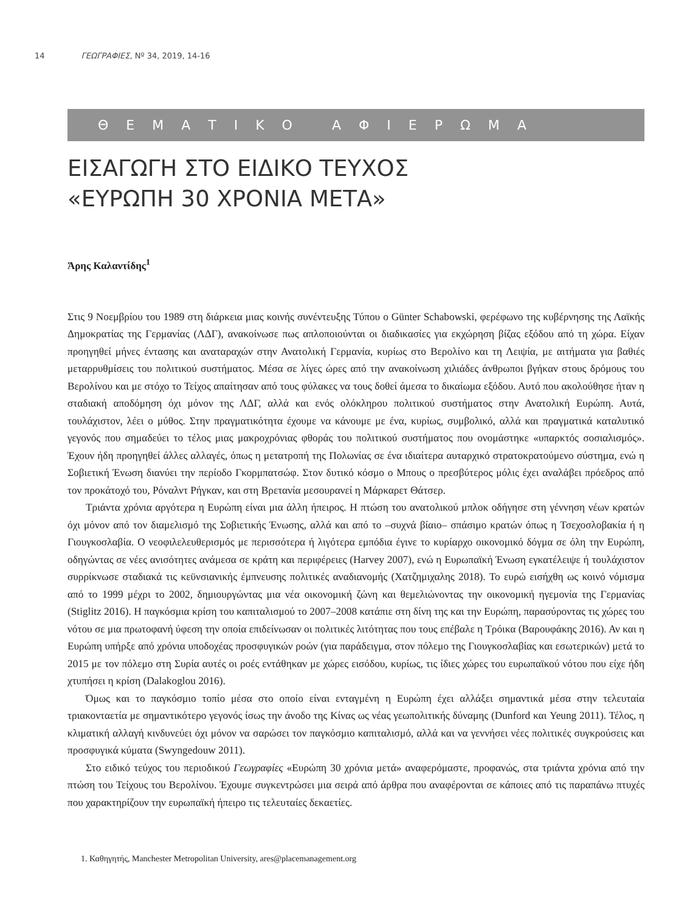14 ΓΕΩΓΡΑΦΙΕΣ, Nº 34, 2019, 14-16
ΘΕΜΑΤΙΚΟ ΑΦΙΕΡΩΜΑ
ΕΙΣΑΓΩΓΗ ΣΤΟ ΕΙΔΙΚΟ ΤΕΥΧΟΣ
«ΕΥΡΩΠΗ 30 ΧΡΟΝΙΑ ΜΕΤΑ»
Άρης Καλαντίδης<sup>1</sup>
Στις 9 Νοεμβρίου του 1989 στη διάρκεια μιας κοινής συνέντευξης Τύπου ο Günter Schabowski, φερέφωνο της κυβέρνησης της Λαϊκής Δημοκρατίας της Γερμανίας (ΛΔΓ), ανακοίνωσε πως απλοποιούνται οι διαδικασίες για εκχώρηση βίζας εξόδου από τη χώρα. Είχαν προηγηθεί μήνες έντασης και αναταραχών στην Ανατολική Γερμανία, κυρίως στο Βερολίνο και τη Λειψία, με αιτήματα για βαθιές μεταρρυθμίσεις του πολιτικού συστήματος. Μέσα σε λίγες ώρες από την ανακοίνωση χιλιάδες άνθρωποι βγήκαν στους δρόμους του Βερολίνου και με στόχο το Τείχος απαίτησαν από τους φύλακες να τους δοθεί άμεσα το δικαίωμα εξόδου. Αυτό που ακολούθησε ήταν η σταδιακή αποδόμηση όχι μόνον της ΛΔΓ, αλλά και ενός ολόκληρου πολιτικού συστήματος στην Ανατολική Ευρώπη. Αυτά, τουλάχιστον, λέει ο μύθος. Στην πραγματικότητα έχουμε να κάνουμε με ένα, κυρίως, συμβολικό, αλλά και πραγματικά καταλυτικό γεγονός που σημαδεύει το τέλος μιας μακροχρόνιας φθοράς του πολιτικού συστήματος που ονομάστηκε «υπαρκτός σοσιαλισμός». Έχουν ήδη προηγηθεί άλλες αλλαγές, όπως η μετατροπή της Πολωνίας σε ένα ιδιαίτερα αυταρχικό στρατοκρατούμενο σύστημα, ενώ η Σοβιετική Ένωση διανύει την περίοδο Γκορμπατσώφ. Στον δυτικό κόσμο ο Μπους ο πρεσβύτερος μόλις έχει αναλάβει πρόεδρος από τον προκάτοχό του, Ρόναλντ Ρήγκαν, και στη Βρετανία μεσουρανεί η Μάρκαρετ Θάτσερ.
Τριάντα χρόνια αργότερα η Ευρώπη είναι μια άλλη ήπειρος. Η πτώση του ανατολικού μπλοκ οδήγησε στη γέννηση νέων κρατών όχι μόνον από τον διαμελισμό της Σοβιετικής Ένωσης, αλλά και από το –συχνά βίαιο– σπάσιμο κρατών όπως η Τσεχοσλοβακία ή η Γιουγκοσλαβία. Ο νεοφιλελευθερισμός με περισσότερα ή λιγότερα εμπόδια έγινε το κυρίαρχο οικονομικό δόγμα σε όλη την Ευρώπη, οδηγώντας σε νέες ανισότητες ανάμεσα σε κράτη και περιφέρειες (Harvey 2007), ενώ η Ευρωπαϊκή Ένωση εγκατέλειψε ή τουλάχιστον συρρίκνωσε σταδιακά τις κεϋνσιανικής έμπνευσης πολιτικές αναδιανομής (Χατζημιχαλης 2018). Το ευρώ εισήχθη ως κοινό νόμισμα από το 1999 μέχρι το 2002, δημιουργώντας μια νέα οικονομική ζώνη και θεμελιώνοντας την οικονομική ηγεμονία της Γερμανίας (Stiglitz 2016). Η παγκόσμια κρίση του καπιταλισμού το 2007–2008 κατάπιε στη δίνη της και την Ευρώπη, παρασύροντας τις χώρες του νότου σε μια πρωτοφανή ύφεση την οποία επιδείνωσαν οι πολιτικές λιτότητας που τους επέβαλε η Τρόικα (Βαρουφάκης 2016). Αν και η Ευρώπη υπήρξε από χρόνια υποδοχέας προσφυγικών ροών (για παράδειγμα, στον πόλεμο της Γιουγκοσλαβίας και εσωτερικών) μετά το 2015 με τον πόλεμο στη Συρία αυτές οι ροές εντάθηκαν με χώρες εισόδου, κυρίως, τις ίδιες χώρες του ευρωπαϊκού νότου που είχε ήδη χτυπήσει η κρίση (Dalakoglou 2016).
Όμως και το παγκόσμιο τοπίο μέσα στο οποίο είναι ενταγμένη η Ευρώπη έχει αλλάξει σημαντικά μέσα στην τελευταία τριακονταετία με σημαντικότερο γεγονός ίσως την άνοδο της Κίνας ως νέας γεωπολιτικής δύναμης (Dunford και Yeung 2011). Τέλος, η κλιματική αλλαγή κινδυνεύει όχι μόνον να σαρώσει τον παγκόσμιο καπιταλισμό, αλλά και να γεννήσει νέες πολιτικές συγκρούσεις και προσφυγικά κύματα (Swyngedouw 2011).
Στο ειδικό τεύχος του περιοδικού Γεωγραφίες «Ευρώπη 30 χρόνια μετά» αναφερόμαστε, προφανώς, στα τριάντα χρόνια από την πτώση του Τείχους του Βερολίνου. Έχουμε συγκεντρώσει μια σειρά από άρθρα που αναφέρονται σε κάποιες από τις παραπάνω πτυχές που χαρακτηρίζουν την ευρωπαϊκή ήπειρο τις τελευταίες δεκαετίες.
1. Καθηγητής, Manchester Metropolitan University, ares@placemanagement.org